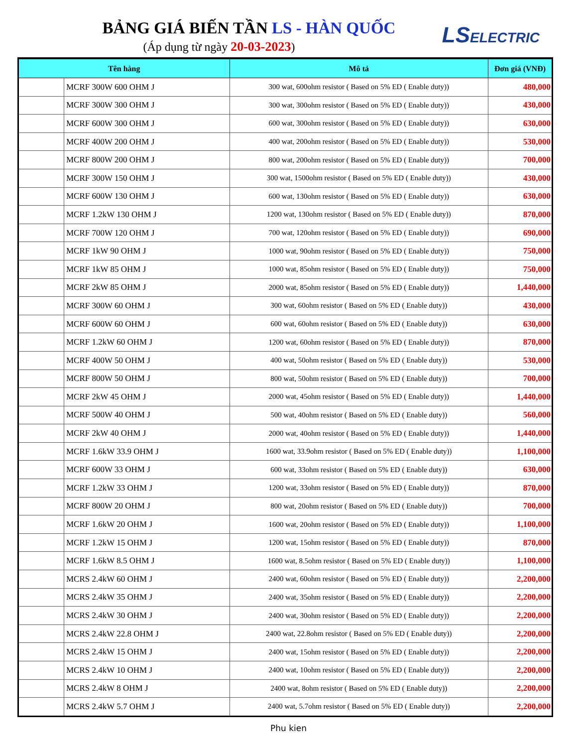BẢNG GIÁ BIẾN TẦN LS - HÀN QUỐC
(Áp dụng từ ngày 20-03-2023)
LSELECTRIC
| Tên hàng | | Mô tả | Đơn giá (VNĐ) |
| --- | --- | --- | --- |
| | MCRF 300W 600 OHM J | 300 wat, 600ohm resistor ( Based on 5% ED ( Enable duty)) | 480,000 |
| | MCRF 300W 300 OHM J | 300 wat, 300ohm resistor ( Based on 5% ED ( Enable duty)) | 430,000 |
| | MCRF 600W 300 OHM J | 600 wat, 300ohm resistor ( Based on 5% ED ( Enable duty)) | 630,000 |
| | MCRF 400W 200 OHM J | 400 wat, 200ohm resistor ( Based on 5% ED ( Enable duty)) | 530,000 |
| | MCRF 800W 200 OHM J | 800 wat, 200ohm resistor ( Based on 5% ED ( Enable duty)) | 700,000 |
| | MCRF 300W 150 OHM J | 300 wat, 1500ohm resistor ( Based on 5% ED ( Enable duty)) | 430,000 |
| | MCRF 600W 130 OHM J | 600 wat, 130ohm resistor ( Based on 5% ED ( Enable duty)) | 630,000 |
| | MCRF 1.2kW 130 OHM J | 1200 wat, 130ohm resistor ( Based on 5% ED ( Enable duty)) | 870,000 |
| | MCRF 700W 120 OHM J | 700 wat, 120ohm resistor ( Based on 5% ED ( Enable duty)) | 690,000 |
| | MCRF 1kW 90 OHM J | 1000 wat, 90ohm resistor ( Based on 5% ED ( Enable duty)) | 750,000 |
| | MCRF 1kW 85 OHM J | 1000 wat, 85ohm resistor ( Based on 5% ED ( Enable duty)) | 750,000 |
| | MCRF 2kW 85 OHM J | 2000 wat, 85ohm resistor ( Based on 5% ED ( Enable duty)) | 1,440,000 |
| | MCRF 300W 60 OHM J | 300 wat, 60ohm resistor ( Based on 5% ED ( Enable duty)) | 430,000 |
| | MCRF 600W 60 OHM J | 600 wat, 60ohm resistor ( Based on 5% ED ( Enable duty)) | 630,000 |
| | MCRF 1.2kW 60 OHM J | 1200 wat, 60ohm resistor ( Based on 5% ED ( Enable duty)) | 870,000 |
| | MCRF 400W 50 OHM J | 400 wat, 50ohm resistor ( Based on 5% ED ( Enable duty)) | 530,000 |
| | MCRF 800W 50 OHM J | 800 wat, 50ohm resistor ( Based on 5% ED ( Enable duty)) | 700,000 |
| | MCRF 2kW 45 OHM J | 2000 wat, 45ohm resistor ( Based on 5% ED ( Enable duty)) | 1,440,000 |
| | MCRF 500W 40 OHM J | 500 wat, 40ohm resistor ( Based on 5% ED ( Enable duty)) | 560,000 |
| | MCRF 2kW 40 OHM J | 2000 wat, 40ohm resistor ( Based on 5% ED ( Enable duty)) | 1,440,000 |
| | MCRF 1.6kW 33.9 OHM J | 1600 wat, 33.9ohm resistor ( Based on 5% ED ( Enable duty)) | 1,100,000 |
| | MCRF 600W 33 OHM J | 600 wat, 33ohm resistor ( Based on 5% ED ( Enable duty)) | 630,000 |
| | MCRF 1.2kW 33 OHM J | 1200 wat, 33ohm resistor ( Based on 5% ED ( Enable duty)) | 870,000 |
| | MCRF 800W 20 OHM J | 800 wat, 20ohm resistor ( Based on 5% ED ( Enable duty)) | 700,000 |
| | MCRF 1.6kW 20 OHM J | 1600 wat, 20ohm resistor ( Based on 5% ED ( Enable duty)) | 1,100,000 |
| | MCRF 1.2kW 15 OHM J | 1200 wat, 15ohm resistor ( Based on 5% ED ( Enable duty)) | 870,000 |
| | MCRF 1.6kW 8.5 OHM J | 1600 wat, 8.5ohm resistor ( Based on 5% ED ( Enable duty)) | 1,100,000 |
| | MCRS 2.4kW 60 OHM J | 2400 wat, 60ohm resistor ( Based on 5% ED ( Enable duty)) | 2,200,000 |
| | MCRS 2.4kW 35 OHM J | 2400 wat, 35ohm resistor ( Based on 5% ED ( Enable duty)) | 2,200,000 |
| | MCRS 2.4kW 30 OHM J | 2400 wat, 30ohm resistor ( Based on 5% ED ( Enable duty)) | 2,200,000 |
| | MCRS 2.4kW 22.8 OHM J | 2400 wat, 22.8ohm resistor ( Based on 5% ED ( Enable duty)) | 2,200,000 |
| | MCRS 2.4kW 15 OHM J | 2400 wat, 15ohm resistor ( Based on 5% ED ( Enable duty)) | 2,200,000 |
| | MCRS 2.4kW 10 OHM J | 2400 wat, 10ohm resistor ( Based on 5% ED ( Enable duty)) | 2,200,000 |
| | MCRS 2.4kW 8 OHM J | 2400 wat, 8ohm resistor ( Based on 5% ED ( Enable duty)) | 2,200,000 |
| | MCRS 2.4kW 5.7 OHM J | 2400 wat, 5.7ohm resistor ( Based on 5% ED ( Enable duty)) | 2,200,000 |
Phu kien